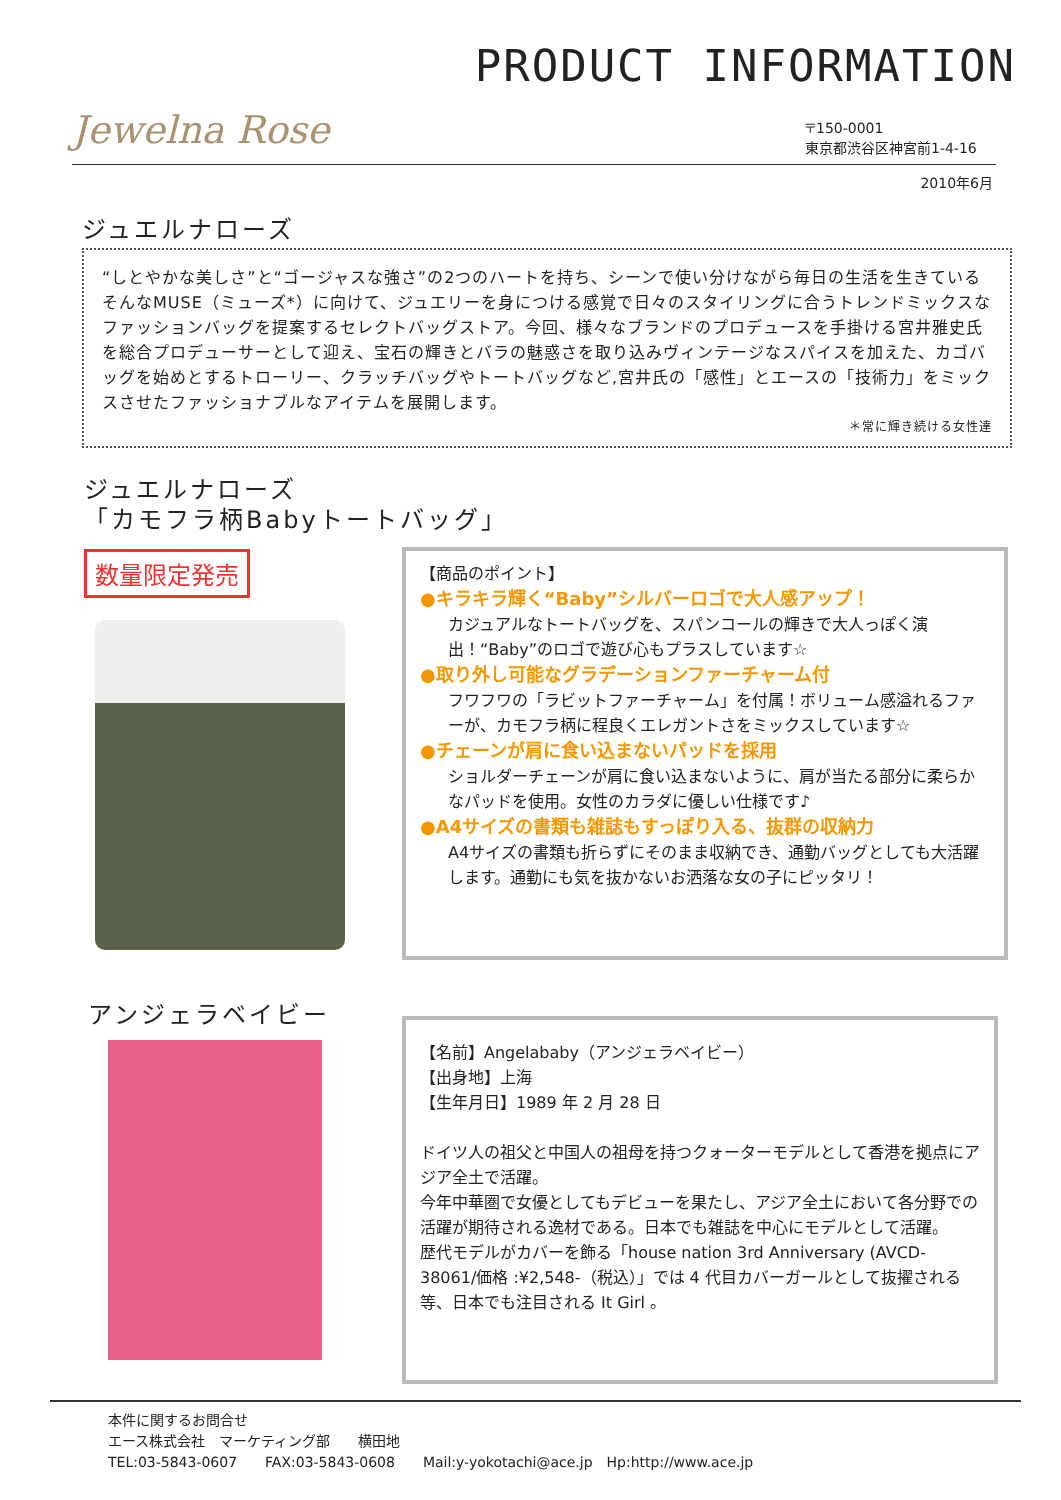PRODUCT INFORMATION
Jewelna Rose
〒150-0001
東京都渋谷区神宮前1-4-16
2010年6月
ジュエルナローズ
“しとやかな美しさ”と“ゴージャスな強さ”の2つのハートを持ち、シーンで使い分けながら毎日の生活を生きているそんなMUSE（ミューズ*）に向けて、ジュエリーを身につける感覚で日々のスタイリングに合うトレンドミックスなファッションバッグを提案するセレクトバッグストア。今回、様々なブランドのプロデュースを手掛ける宮井雅史氏を総合プロデューサーとして迎え、宝石の輝きとバラの魅惑さを取り込みヴィンテージなスパイスを加えた、カゴバッグを始めとするトローリー、クラッチバッグやトートバッグなど,宮井氏の「感性」とエースの「技術力」をミックスさせたファッショナブルなアイテムを展開します。
＊常に輝き続ける女性達
ジュエルナローズ
「カモフラ柄Babyトートバッグ」
数量限定発売
【商品のポイント】
●キラキラ輝く“Baby”シルバーロゴで大人感アップ！
カジュアルなトートバッグを、スパンコールの輝きで大人っぽく演出！“Baby”のロゴで遊び心もプラスしています☆
●取り外し可能なグラデーションファーチャーム付
フワフワの「ラビットファーチャーム」を付属！ボリューム感溢れるファーが、カモフラ柄に程良くエレガントさをミックスしています☆
●チェーンが肩に食い込まないパッドを採用
ショルダーチェーンが肩に食い込まないように、肩が当たる部分に柔らかなパッドを使用。女性のカラダに優しい仕様です♪
●A4サイズの書類も雑誌もすっぽり入る、抜群の収納力
A4サイズの書類も折らずにそのまま収納でき、通勤バッグとしても大活躍します。通勤にも気を抜かないお洒落な女の子にピッタリ！
アンジェラベイビー
【名前】Angelababy（アンジェラベイビー）
【出身地】上海
【生年月日】1989 年 2 月 28 日
ドイツ人の祖父と中国人の祖母を持つクォーターモデルとして香港を拠点にアジア全土で活躍。
今年中華圏で女優としてもデビューを果たし、アジア全土において各分野での活躍が期待される逸材である。日本でも雑誌を中心にモデルとして活躍。
歴代モデルがカバーを飾る「house nation 3rd Anniversary (AVCD-38061/価格 :¥2,548-（税込）」では 4 代目カバーガールとして抜擢される等、日本でも注目される It Girl 。
本件に関するお問合せ
エース株式会社　マーケティング部　　横田地
TEL:03-5843-0607　　FAX:03-5843-0608　　Mail:y-yokotachi@ace.jp　Hp:http://www.ace.jp